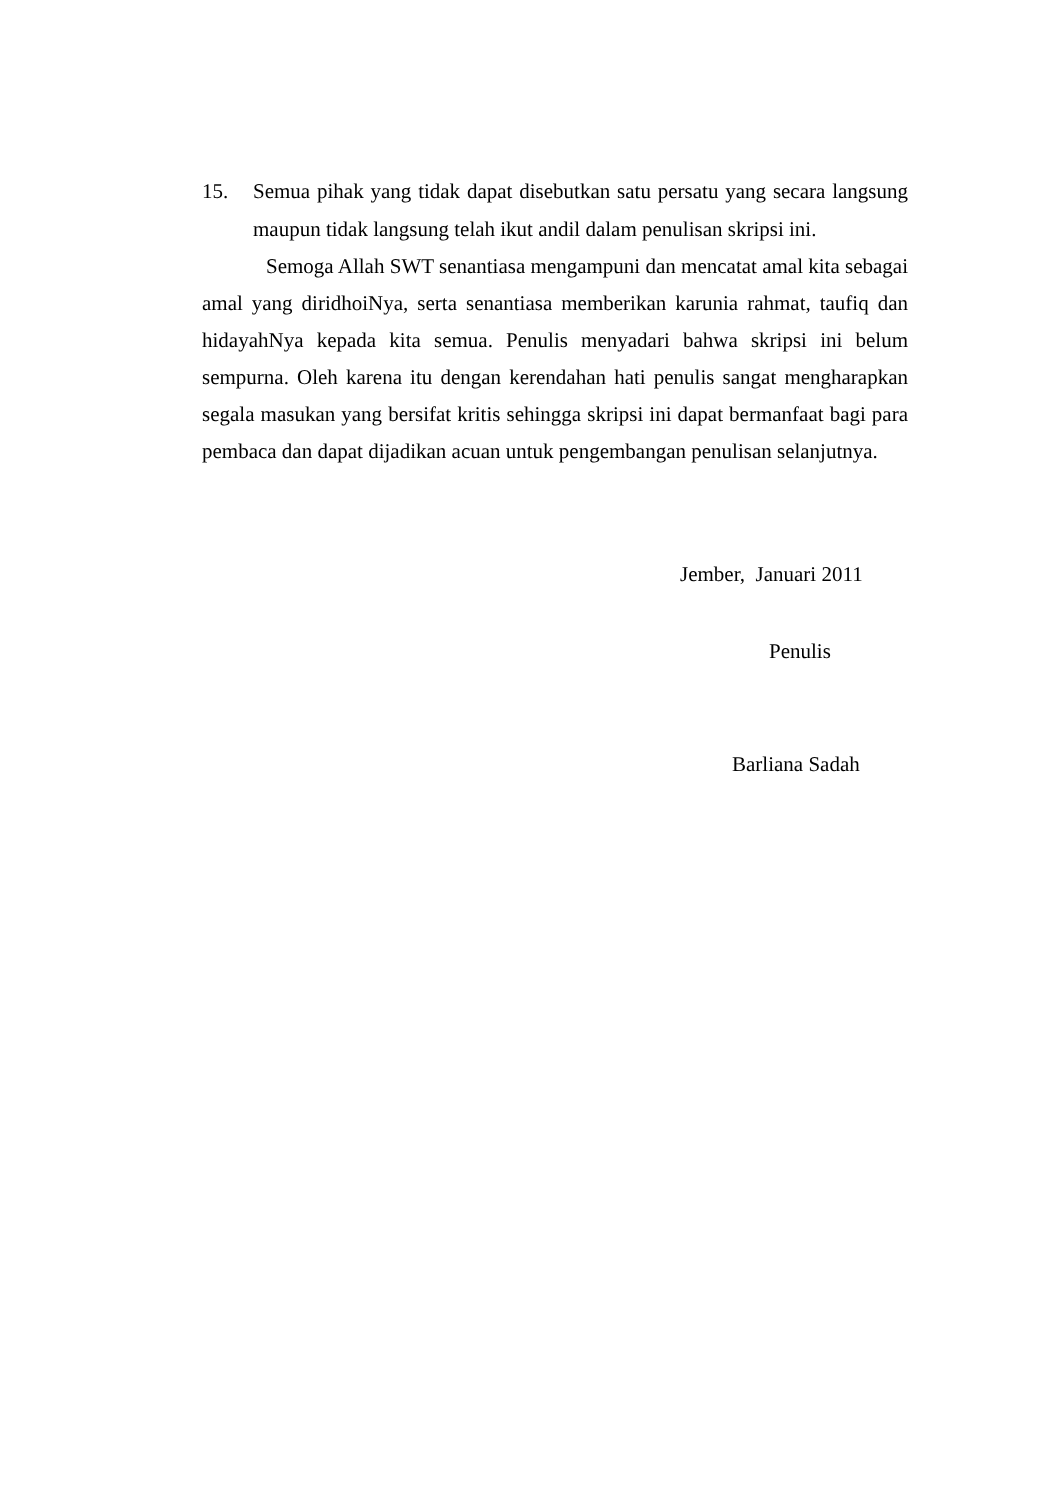15. Semua pihak yang tidak dapat disebutkan satu persatu yang secara langsung maupun tidak langsung telah ikut andil dalam penulisan skripsi ini.
Semoga Allah SWT senantiasa mengampuni dan mencatat amal kita sebagai amal yang diridhoiNya, serta senantiasa memberikan karunia rahmat, taufiq dan hidayahNya kepada kita semua. Penulis menyadari bahwa skripsi ini belum sempurna. Oleh karena itu dengan kerendahan hati penulis sangat mengharapkan segala masukan yang bersifat kritis sehingga skripsi ini dapat bermanfaat bagi para pembaca dan dapat dijadikan acuan untuk pengembangan penulisan selanjutnya.
Jember, Januari 2011
Penulis
Barliana Sadah